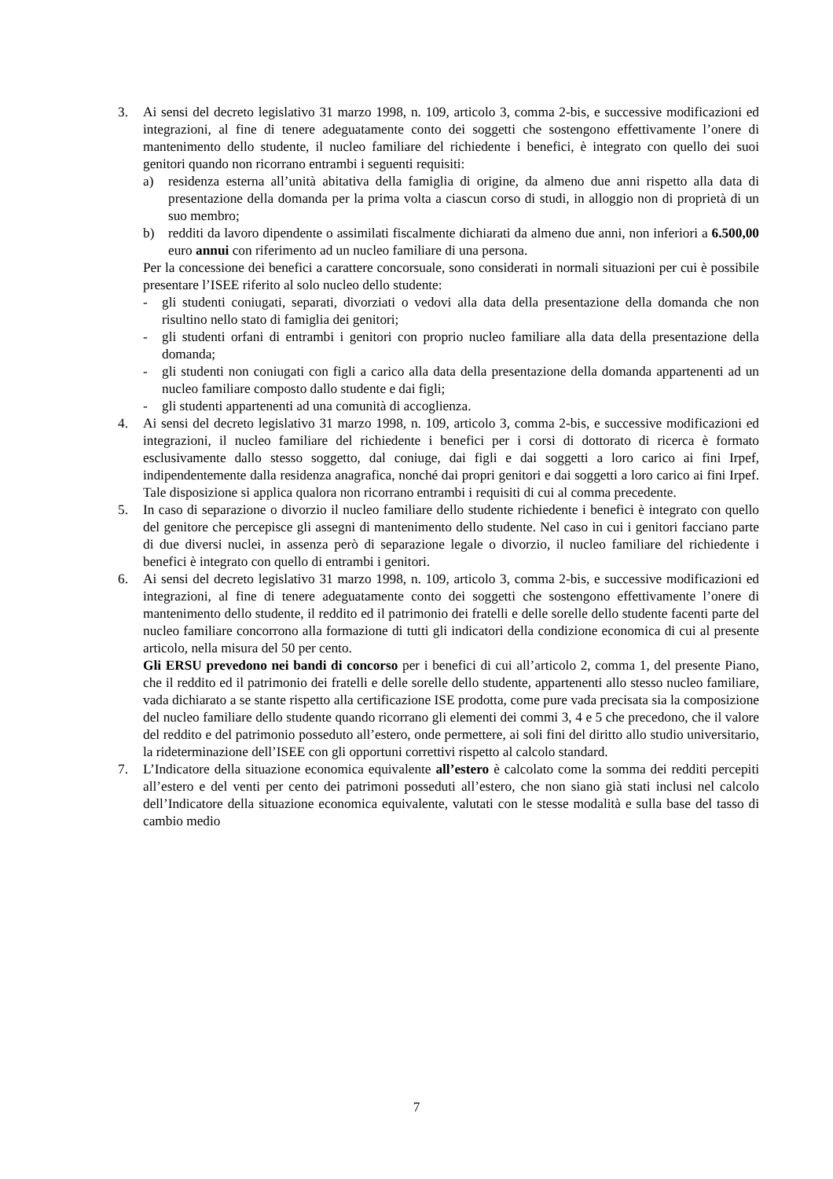3. Ai sensi del decreto legislativo 31 marzo 1998, n. 109, articolo 3, comma 2-bis, e successive modificazioni ed integrazioni, al fine di tenere adeguatamente conto dei soggetti che sostengono effettivamente l’onere di mantenimento dello studente, il nucleo familiare del richiedente i benefici, è integrato con quello dei suoi genitori quando non ricorrano entrambi i seguenti requisiti:
a) residenza esterna all’unità abitativa della famiglia di origine, da almeno due anni rispetto alla data di presentazione della domanda per la prima volta a ciascun corso di studi, in alloggio non di proprietà di un suo membro;
b) redditi da lavoro dipendente o assimilati fiscalmente dichiarati da almeno due anni, non inferiori a 6.500,00 euro annui con riferimento ad un nucleo familiare di una persona.
Per la concessione dei benefici a carattere concorsuale, sono considerati in normali situazioni per cui è possibile presentare l’ISEE riferito al solo nucleo dello studente:
- gli studenti coniugati, separati, divorziati o vedovi alla data della presentazione della domanda che non risultino nello stato di famiglia dei genitori;
- gli studenti orfani di entrambi i genitori con proprio nucleo familiare alla data della presentazione della domanda;
- gli studenti non coniugati con figli a carico alla data della presentazione della domanda appartenenti ad un nucleo familiare composto dallo studente e dai figli;
- gli studenti appartenenti ad una comunità di accoglienza.
4. Ai sensi del decreto legislativo 31 marzo 1998, n. 109, articolo 3, comma 2-bis, e successive modificazioni ed integrazioni, il nucleo familiare del richiedente i benefici per i corsi di dottorato di ricerca è formato esclusivamente dallo stesso soggetto, dal coniuge, dai figli e dai soggetti a loro carico ai fini Irpef, indipendentemente dalla residenza anagrafica, nonché dai propri genitori e dai soggetti a loro carico ai fini Irpef. Tale disposizione si applica qualora non ricorrano entrambi i requisiti di cui al comma precedente.
5. In caso di separazione o divorzio il nucleo familiare dello studente richiedente i benefici è integrato con quello del genitore che percepisce gli assegni di mantenimento dello studente. Nel caso in cui i genitori facciano parte di due diversi nuclei, in assenza però di separazione legale o divorzio, il nucleo familiare del richiedente i benefici è integrato con quello di entrambi i genitori.
6. Ai sensi del decreto legislativo 31 marzo 1998, n. 109, articolo 3, comma 2-bis, e successive modificazioni ed integrazioni, al fine di tenere adeguatamente conto dei soggetti che sostengono effettivamente l’onere di mantenimento dello studente, il reddito ed il patrimonio dei fratelli e delle sorelle dello studente facenti parte del nucleo familiare concorrono alla formazione di tutti gli indicatori della condizione economica di cui al presente articolo, nella misura del 50 per cento.
Gli ERSU prevedono nei bandi di concorso per i benefici di cui all’articolo 2, comma 1, del presente Piano, che il reddito ed il patrimonio dei fratelli e delle sorelle dello studente, appartenenti allo stesso nucleo familiare, vada dichiarato a se stante rispetto alla certificazione ISE prodotta, come pure vada precisata sia la composizione del nucleo familiare dello studente quando ricorrano gli elementi dei commi 3, 4 e 5 che precedono, che il valore del reddito e del patrimonio posseduto all’estero, onde permettere, ai soli fini del diritto allo studio universitario, la rideterminazione dell’ISEE con gli opportuni correttivi rispetto al calcolo standard.
7. L’Indicatore della situazione economica equivalente all’estero è calcolato come la somma dei redditi percepiti all’estero e del venti per cento dei patrimoni posseduti all’estero, che non siano già stati inclusi nel calcolo dell’Indicatore della situazione economica equivalente, valutati con le stesse modalità e sulla base del tasso di cambio medio
7